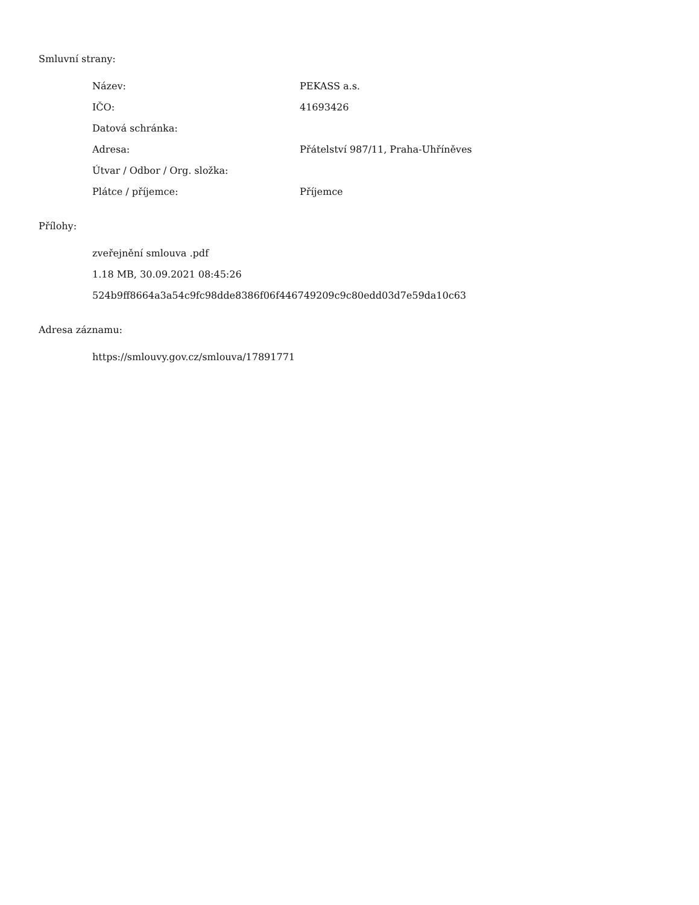Smluvní strany:
| Název: | PEKASS a.s. |
| IČO: | 41693426 |
| Datová schránka: | |
| Adresa: | Přátelství 987/11, Praha-Uhříněves |
| Útvar / Odbor / Org. složka: | |
| Plátce / příjemce: | Příjemce |
Přílohy:
zveřejnění smlouva .pdf
1.18 MB, 30.09.2021 08:45:26
524b9ff8664a3a54c9fc98dde8386f06f446749209c9c80edd03d7e59da10c63
Adresa záznamu:
https://smlouvy.gov.cz/smlouva/17891771